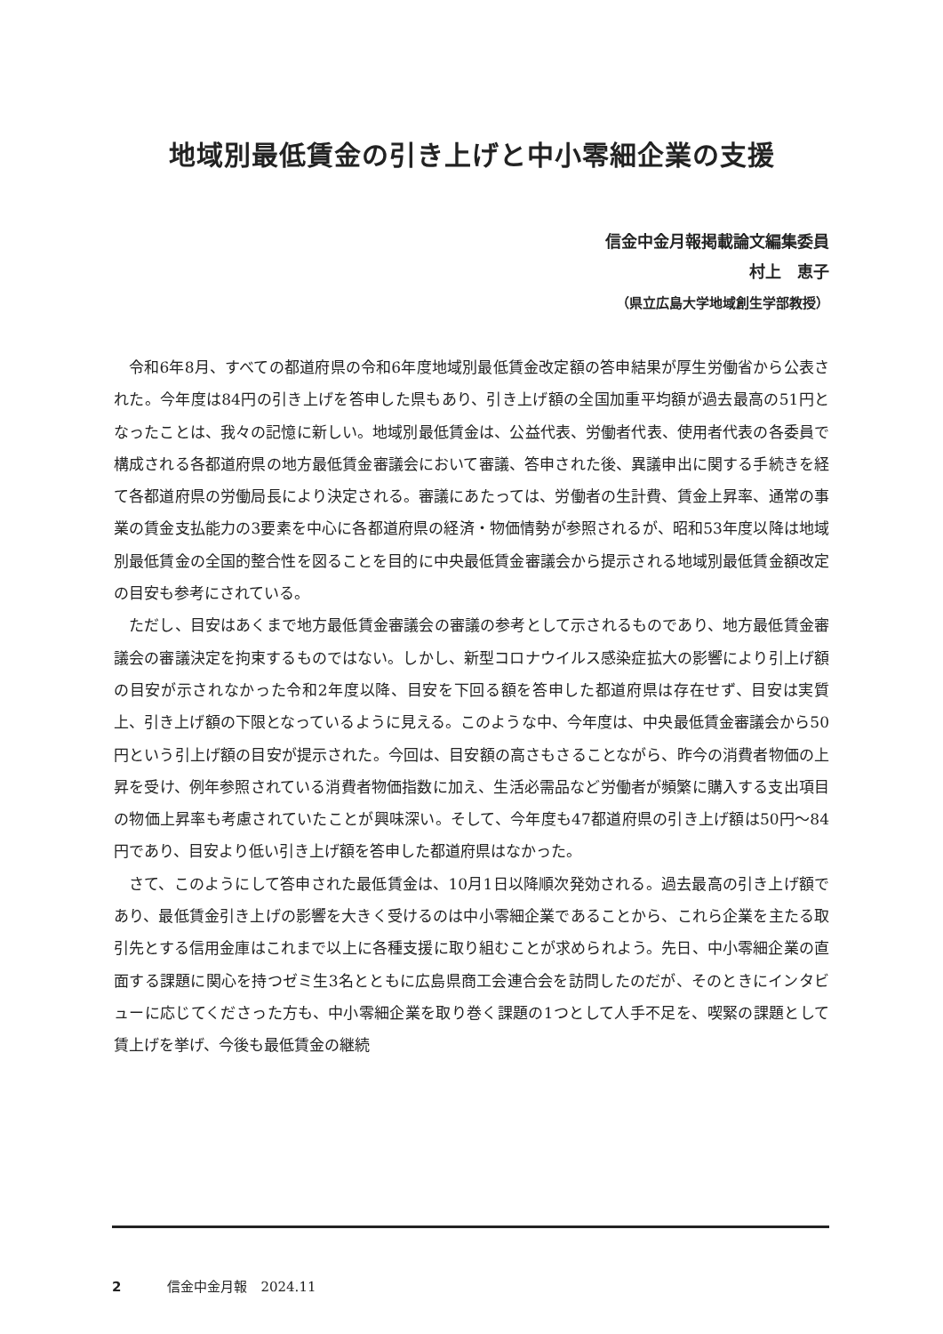地域別最低賃金の引き上げと中小零細企業の支援
信金中金月報掲載論文編集委員
村上　恵子
（県立広島大学地域創生学部教授）
令和6年8月、すべての都道府県の令和6年度地域別最低賃金改定額の答申結果が厚生労働省から公表された。今年度は84円の引き上げを答申した県もあり、引き上げ額の全国加重平均額が過去最高の51円となったことは、我々の記憶に新しい。地域別最低賃金は、公益代表、労働者代表、使用者代表の各委員で構成される各都道府県の地方最低賃金審議会において審議、答申された後、異議申出に関する手続きを経て各都道府県の労働局長により決定される。審議にあたっては、労働者の生計費、賃金上昇率、通常の事業の賃金支払能力の3要素を中心に各都道府県の経済・物価情勢が参照されるが、昭和53年度以降は地域別最低賃金の全国的整合性を図ることを目的に中央最低賃金審議会から提示される地域別最低賃金額改定の目安も参考にされている。
ただし、目安はあくまで地方最低賃金審議会の審議の参考として示されるものであり、地方最低賃金審議会の審議決定を拘束するものではない。しかし、新型コロナウイルス感染症拡大の影響により引上げ額の目安が示されなかった令和2年度以降、目安を下回る額を答申した都道府県は存在せず、目安は実質上、引き上げ額の下限となっているように見える。このような中、今年度は、中央最低賃金審議会から50円という引上げ額の目安が提示された。今回は、目安額の高さもさることながら、昨今の消費者物価の上昇を受け、例年参照されている消費者物価指数に加え、生活必需品など労働者が頻繁に購入する支出項目の物価上昇率も考慮されていたことが興味深い。そして、今年度も47都道府県の引き上げ額は50円～84円であり、目安より低い引き上げ額を答申した都道府県はなかった。
さて、このようにして答申された最低賃金は、10月1日以降順次発効される。過去最高の引き上げ額であり、最低賃金引き上げの影響を大きく受けるのは中小零細企業であることから、これら企業を主たる取引先とする信用金庫はこれまで以上に各種支援に取り組むことが求められよう。先日、中小零細企業の直面する課題に関心を持つゼミ生3名とともに広島県商工会連合会を訪問したのだが、そのときにインタビューに応じてくださった方も、中小零細企業を取り巻く課題の1つとして人手不足を、喫緊の課題として賃上げを挙げ、今後も最低賃金の継続
2 信金中金月報　2024.11